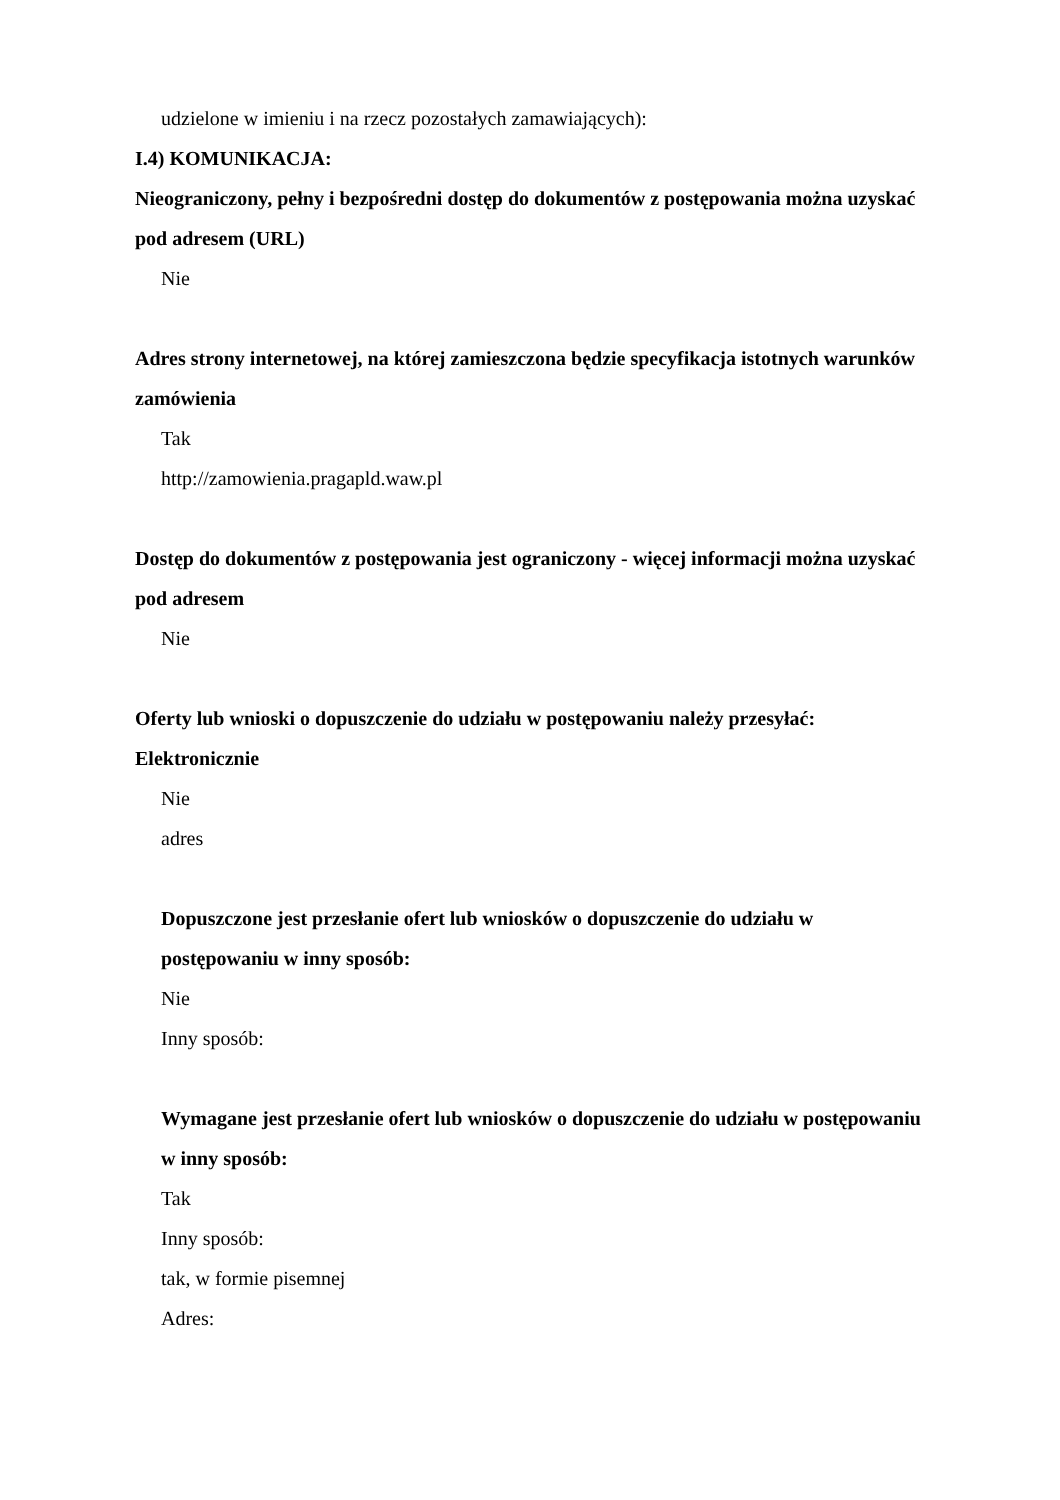udzielone w imieniu i na rzecz pozostałych zamawiających):
I.4) KOMUNIKACJA:
Nieograniczony, pełny i bezpośredni dostęp do dokumentów z postępowania można uzyskać pod adresem (URL)
Nie
Adres strony internetowej, na której zamieszczona będzie specyfikacja istotnych warunków zamówienia
Tak
http://zamowienia.pragapld.waw.pl
Dostęp do dokumentów z postępowania jest ograniczony - więcej informacji można uzyskać pod adresem
Nie
Oferty lub wnioski o dopuszczenie do udziału w postępowaniu należy przesyłać:
Elektronicznie
Nie
adres
Dopuszczone jest przesłanie ofert lub wniosków o dopuszczenie do udziału w postępowaniu w inny sposób:
Nie
Inny sposób:
Wymagane jest przesłanie ofert lub wniosków o dopuszczenie do udziału w postępowaniu w inny sposób:
Tak
Inny sposób:
tak, w formie pisemnej
Adres: